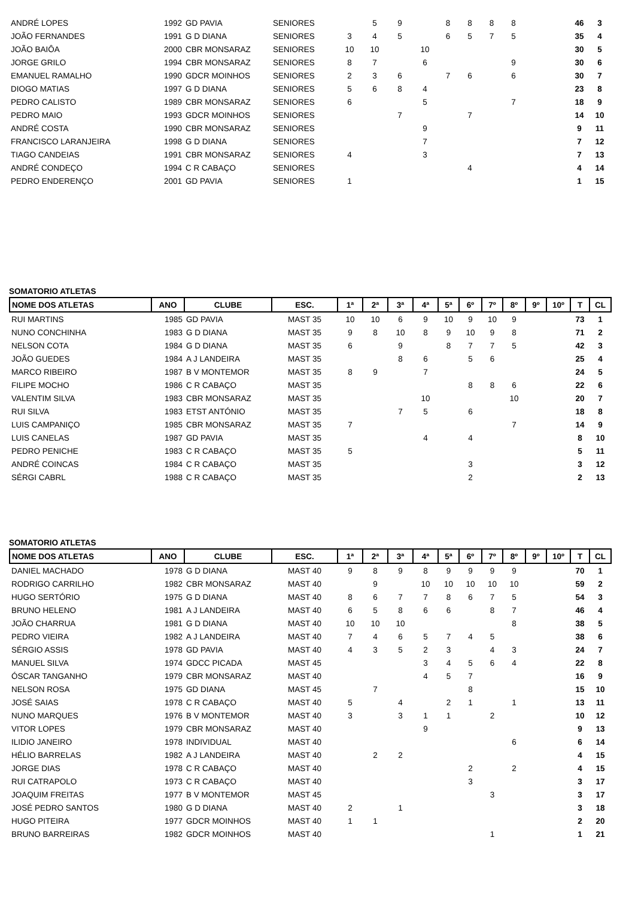| ANDRÉ LOPES | 1992 | GD PAVIA | SENIORES | | 5 | 9 | | 8 | 8 | 8 | 8 | | | 46 | 3 |
| JOÃO FERNANDES | 1991 | G D DIANA | SENIORES | 3 | 4 | 5 | | 6 | 5 | 7 | 5 | | | 35 | 4 |
| JOÃO BAIÔA | 2000 | CBR MONSARAZ | SENIORES | 10 | 10 | | 10 | | | | | | | 30 | 5 |
| JORGE GRILO | 1994 | CBR MONSARAZ | SENIORES | 8 | 7 | | 6 | | | | 9 | | | 30 | 6 |
| EMANUEL RAMALHO | 1990 | GDCR MOINHOS | SENIORES | 2 | 3 | 6 | | 7 | 6 | | 6 | | | 30 | 7 |
| DIOGO MATIAS | 1997 | G D DIANA | SENIORES | 5 | 6 | 8 | 4 | | | | | | | 23 | 8 |
| PEDRO CALISTO | 1989 | CBR MONSARAZ | SENIORES | 6 | | | 5 | | | | 7 | | | 18 | 9 |
| PEDRO MAIO | 1993 | GDCR MOINHOS | SENIORES | | | 7 | | | 7 | | | | | 14 | 10 |
| ANDRÉ COSTA | 1990 | CBR MONSARAZ | SENIORES | | | | 9 | | | | | | | 9 | 11 |
| FRANCISCO LARANJEIRA | 1998 | G D DIANA | SENIORES | | | | 7 | | | | | | | 7 | 12 |
| TIAGO CANDEIAS | 1991 | CBR MONSARAZ | SENIORES | 4 | | | 3 | | | | | | | 7 | 13 |
| ANDRÉ CONDEÇO | 1994 | C R CABAÇO | SENIORES | | | | | | 4 | | | | | 4 | 14 |
| PEDRO ENDERENÇO | 2001 | GD PAVIA | SENIORES | 1 | | | | | | | | | | 1 | 15 |
SOMATORIO ATLETAS
| NOME DOS ATLETAS | ANO | CLUBE | ESC. | 1ª | 2ª | 3ª | 4ª | 5ª | 6º | 7º | 8º | 9º | 10º | T | CL |
| --- | --- | --- | --- | --- | --- | --- | --- | --- | --- | --- | --- | --- | --- | --- | --- |
| RUI MARTINS | 1985 | GD PAVIA | MAST 35 | 10 | 10 | 6 | 9 | 10 | 9 | 10 | 9 | | | 73 | 1 |
| NUNO CONCHINHA | 1983 | G D DIANA | MAST 35 | 9 | 8 | 10 | 8 | 9 | 10 | 9 | 8 | | | 71 | 2 |
| NELSON COTA | 1984 | G D DIANA | MAST 35 | 6 | | 9 | | 8 | 7 | 7 | 5 | | | 42 | 3 |
| JOÃO GUEDES | 1984 | A J LANDEIRA | MAST 35 | | | 8 | 6 | | 5 | 6 | | | | 25 | 4 |
| MARCO RIBEIRO | 1987 | B V MONTEMOR | MAST 35 | 8 | 9 | | 7 | | | | | | | 24 | 5 |
| FILIPE MOCHO | 1986 | C R CABAÇO | MAST 35 | | | | | | 8 | 8 | 6 | | | 22 | 6 |
| VALENTIM SILVA | 1983 | CBR MONSARAZ | MAST 35 | | | | 10 | | | | 10 | | | 20 | 7 |
| RUI SILVA | 1983 | ETST ANTÓNIO | MAST 35 | | | 7 | 5 | | 6 | | | | | 18 | 8 |
| LUIS CAMPANIÇO | 1985 | CBR MONSARAZ | MAST 35 | 7 | | | | | | | 7 | | | 14 | 9 |
| LUIS CANELAS | 1987 | GD PAVIA | MAST 35 | | | | 4 | | 4 | | | | | 8 | 10 |
| PEDRO PENICHE | 1983 | C R CABAÇO | MAST 35 | 5 | | | | | | | | | | 5 | 11 |
| ANDRÉ COINCAS | 1984 | C R CABAÇO | MAST 35 | | | | | | 3 | | | | | 3 | 12 |
| SÉRGI CABRL | 1988 | C R CABAÇO | MAST 35 | | | | | | 2 | | | | | 2 | 13 |
SOMATORIO ATLETAS
| NOME DOS ATLETAS | ANO | CLUBE | ESC. | 1ª | 2ª | 3ª | 4ª | 5ª | 6º | 7º | 8º | 9º | 10º | T | CL |
| --- | --- | --- | --- | --- | --- | --- | --- | --- | --- | --- | --- | --- | --- | --- | --- |
| DANIEL MACHADO | 1978 | G D DIANA | MAST 40 | 9 | 8 | 9 | 8 | 9 | 9 | 9 | 9 | | | 70 | 1 |
| RODRIGO CARRILHO | 1982 | CBR MONSARAZ | MAST 40 | | 9 | | 10 | 10 | 10 | 10 | 10 | | | 59 | 2 |
| HUGO SERTÓRIO | 1975 | G D DIANA | MAST 40 | 8 | 6 | 7 | 7 | 8 | 6 | 7 | 5 | | | 54 | 3 |
| BRUNO HELENO | 1981 | A J LANDEIRA | MAST 40 | 6 | 5 | 8 | 6 | 6 | | 8 | 7 | | | 46 | 4 |
| JOÃO CHARRUA | 1981 | G D DIANA | MAST 40 | 10 | 10 | 10 | | | | | 8 | | | 38 | 5 |
| PEDRO VIEIRA | 1982 | A J LANDEIRA | MAST 40 | 7 | 4 | 6 | 5 | 7 | 4 | 5 | | | | 38 | 6 |
| SÉRGIO ASSIS | 1978 | GD PAVIA | MAST 40 | 4 | 3 | 5 | 2 | 3 | | 4 | 3 | | | 24 | 7 |
| MANUEL SILVA | 1974 | GDCC PICADA | MAST 45 | | | | 3 | 4 | 5 | 6 | 4 | | | 22 | 8 |
| ÓSCAR TANGANHO | 1979 | CBR MONSARAZ | MAST 40 | | | | 4 | 5 | 7 | | | | | 16 | 9 |
| NELSON ROSA | 1975 | GD DIANA | MAST 45 | | 7 | | | | 8 | | | | | 15 | 10 |
| JOSÉ SAIAS | 1978 | C R CABAÇO | MAST 40 | 5 | | 4 | | 2 | 1 | | 1 | | | 13 | 11 |
| NUNO MARQUES | 1976 | B V MONTEMOR | MAST 40 | 3 | | 3 | 1 | 1 | | 2 | | | | 10 | 12 |
| VITOR LOPES | 1979 | CBR MONSARAZ | MAST 40 | | | | 9 | | | | | | | 9 | 13 |
| ILIDIO JANEIRO | 1978 | INDIVIDUAL | MAST 40 | | | | | | | | 6 | | | 6 | 14 |
| HÉLIO BARRELAS | 1982 | A J LANDEIRA | MAST 40 | | 2 | 2 | | | | | | | | 4 | 15 |
| JORGE DIAS | 1978 | C R CABAÇO | MAST 40 | | | | | | 2 | | 2 | | | 4 | 15 |
| RUI CATRAPOLO | 1973 | C R CABAÇO | MAST 40 | | | | | | 3 | | | | | 3 | 17 |
| JOAQUIM FREITAS | 1977 | B V MONTEMOR | MAST 45 | | | | | | | 3 | | | | 3 | 17 |
| JOSÉ PEDRO SANTOS | 1980 | G D DIANA | MAST 40 | 2 | | 1 | | | | | | | | 3 | 18 |
| HUGO PITEIRA | 1977 | GDCR MOINHOS | MAST 40 | 1 | 1 | | | | | | | | | 2 | 20 |
| BRUNO BARREIRAS | 1982 | GDCR MOINHOS | MAST 40 | | | | | | | 1 | | | | 1 | 21 |